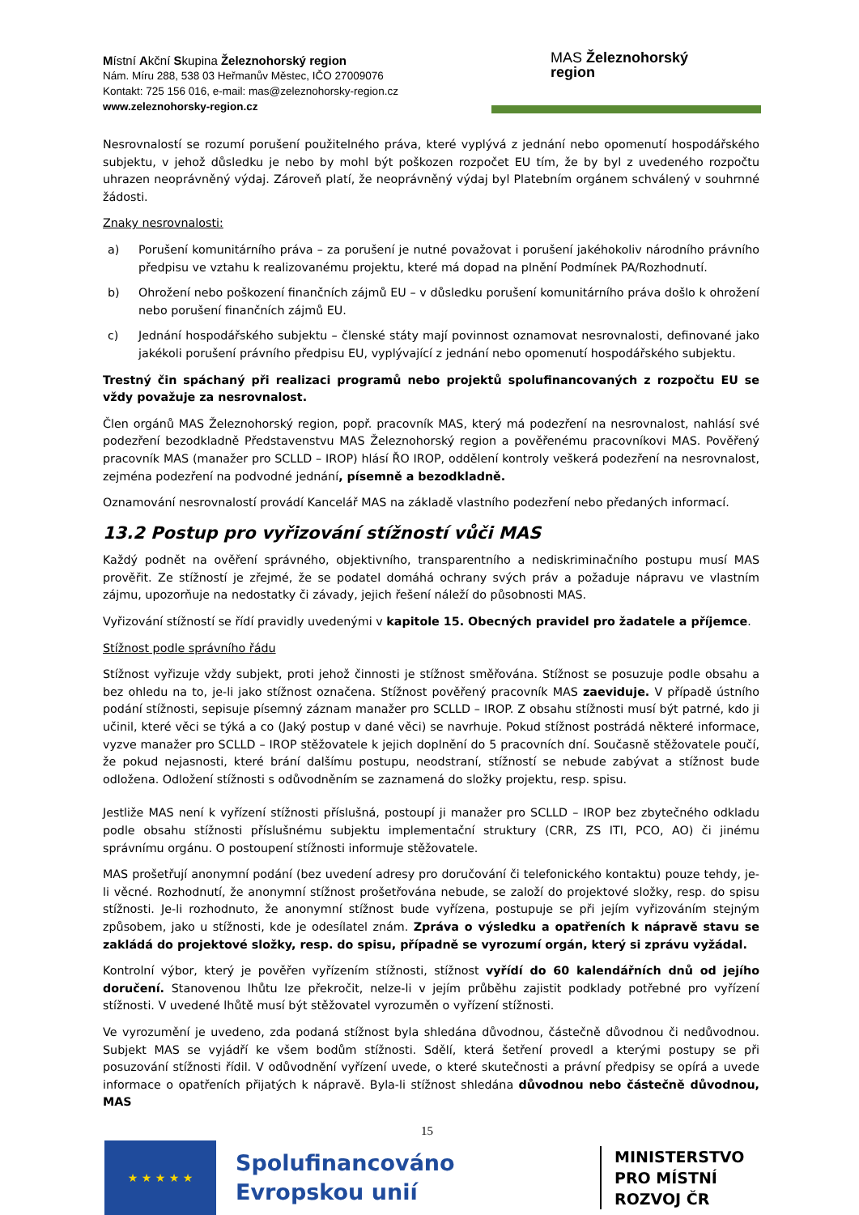Místní Akční Skupina Železnohorský region
Nám. Míru 288, 538 03 Heřmanův Městec, IČO 27009076
Kontakt: 725 156 016, e-mail: mas@zeleznohorsky-region.cz
www.zeleznohorsky-region.cz
MAS Železnohorský
region
Nesrovnalostí se rozumí porušení použitelného práva, které vyplývá z jednání nebo opomenutí hospodářského subjektu, v jehož důsledku je nebo by mohl být poškozen rozpočet EU tím, že by byl z uvedeného rozpočtu uhrazen neoprávněný výdaj. Zároveň platí, že neoprávněný výdaj byl Platebním orgánem schválený v souhrnné žádosti.
Znaky nesrovnalosti:
a) Porušení komunitárního práva – za porušení je nutné považovat i porušení jakéhokoliv národního právního předpisu ve vztahu k realizovanému projektu, které má dopad na plnění Podmínek PA/Rozhodnutí.
b) Ohrožení nebo poškození finančních zájmů EU – v důsledku porušení komunitárního práva došlo k ohrožení nebo porušení finančních zájmů EU.
c) Jednání hospodářského subjektu – členské státy mají povinnost oznamovat nesrovnalosti, definované jako jakékoli porušení právního předpisu EU, vyplývající z jednání nebo opomenutí hospodářského subjektu.
Trestný čin spáchaný při realizaci programů nebo projektů spolufinancovaných z rozpočtu EU se vždy považuje za nesrovnalost.
Člen orgánů MAS Železnohorský region, popř. pracovník MAS, který má podezření na nesrovnalost, nahlásí své podezření bezodkladně Představenstvu MAS Železnohorský region a pověřenému pracovníkovi MAS. Pověřený pracovník MAS (manažer pro SCLLD – IROP) hlásí ŘO IROP, oddělení kontroly veškerá podezření na nesrovnalost, zejména podezření na podvodné jednání, písemně a bezodkladně.
Oznamování nesrovnalostí provádí Kancelář MAS na základě vlastního podezření nebo předaných informací.
13.2 Postup pro vyřizování stížností vůči MAS
Každý podnět na ověření správného, objektivního, transparentního a nediskriminačního postupu musí MAS prověřit. Ze stížností je zřejmé, že se podatel domáhá ochrany svých práv a požaduje nápravu ve vlastním zájmu, upozorňuje na nedostatky či závady, jejich řešení náleží do působnosti MAS.
Vyřizování stížností se řídí pravidly uvedenými v kapitole 15. Obecných pravidel pro žadatele a příjemce.
Stížnost podle správního řádu
Stížnost vyřizuje vždy subjekt, proti jehož činnosti je stížnost směřována. Stížnost se posuzuje podle obsahu a bez ohledu na to, je-li jako stížnost označena. Stížnost pověřený pracovník MAS zaeviduje. V případě ústního podání stížnosti, sepisuje písemný záznam manažer pro SCLLD – IROP. Z obsahu stížnosti musí být patrné, kdo ji učinil, které věci se týká a co (Jaký postup v dané věci) se navrhuje. Pokud stížnost postrádá některé informace, vyzve manažer pro SCLLD – IROP stěžovatele k jejich doplnění do 5 pracovních dní. Současně stěžovatele poučí, že pokud nejasnosti, které brání dalšímu postupu, neodstraní, stížností se nebude zabývat a stížnost bude odložena. Odložení stížnosti s odůvodněním se zaznamená do složky projektu, resp. spisu.
Jestliže MAS není k vyřízení stížnosti příslušná, postoupí ji manažer pro SCLLD – IROP bez zbytečného odkladu podle obsahu stížnosti příslušnému subjektu implementační struktury (CRR, ZS ITI, PCO, AO) či jinému správnímu orgánu. O postoupení stížnosti informuje stěžovatele.
MAS prošetřují anonymní podání (bez uvedení adresy pro doručování či telefonického kontaktu) pouze tehdy, je-li věcné. Rozhodnutí, že anonymní stížnost prošetřována nebude, se založí do projektové složky, resp. do spisu stížnosti. Je-li rozhodnuto, že anonymní stížnost bude vyřízena, postupuje se při jejím vyřizováním stejným způsobem, jako u stížnosti, kde je odesílatel znám. Zpráva o výsledku a opatřeních k nápravě stavu se zakládá do projektové složky, resp. do spisu, případně se vyrozumí orgán, který si zprávu vyžádal.
Kontrolní výbor, který je pověřen vyřízením stížnosti, stížnost vyřídí do 60 kalendářních dnů od jejího doručení. Stanovenou lhůtu lze překročit, nelze-li v jejím průběhu zajistit podklady potřebné pro vyřízení stížnosti. V uvedené lhůtě musí být stěžovatel vyrozuměn o vyřízení stížnosti.
Ve vyrozumění je uvedeno, zda podaná stížnost byla shledána důvodnou, částečně důvodnou či nedůvodnou. Subjekt MAS se vyjádří ke všem bodům stížnosti. Sdělí, která šetření provedl a kterými postupy se při posuzování stížnosti řídil. V odůvodnění vyřízení uvede, o které skutečnosti a právní předpisy se opírá a uvede informace o opatřeních přijatých k nápravě. Byla-li stížnost shledána důvodnou nebo částečně důvodnou, MAS
15
★ ★ ★ ★ ★
Spolufinancováno Evropskou unií
MINISTERSTVO
PRO MÍSTNÍ
ROZVOJ ČR